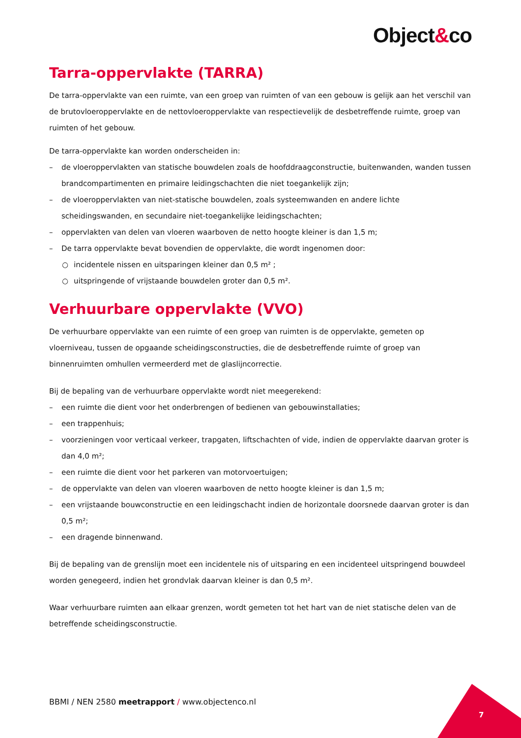Object&co
Tarra-oppervlakte (TARRA)
De tarra-oppervlakte van een ruimte, van een groep van ruimten of van een gebouw is gelijk aan het verschil van de brutovloeroppervlakte en de nettovloeroppervlakte van respectievelijk de desbetreffende ruimte, groep van ruimten of het gebouw.
De tarra-oppervlakte kan worden onderscheiden in:
– de vloeroppervlakten van statische bouwdelen zoals de hoofddraagconstructie, buitenwanden, wanden tussen brandcompartimenten en primaire leidingschachten die niet toegankelijk zijn;
– de vloeroppervlakten van niet-statische bouwdelen, zoals systeemwanden en andere lichte scheidingswanden, en secundaire niet-toegankelijke leidingschachten;
– oppervlakten van delen van vloeren waarboven de netto hoogte kleiner is dan 1,5 m;
– De tarra oppervlakte bevat bovendien de oppervlakte, die wordt ingenomen door:
○ incidentele nissen en uitsparingen kleiner dan 0,5 m² ;
○ uitspringende of vrijstaande bouwdelen groter dan 0,5 m².
Verhuurbare oppervlakte (VVO)
De verhuurbare oppervlakte van een ruimte of een groep van ruimten is de oppervlakte, gemeten op vloerniveau, tussen de opgaande scheidingsconstructies, die de desbetreffende ruimte of groep van binnenruimten omhullen vermeerderd met de glaslijncorrectie.
Bij de bepaling van de verhuurbare oppervlakte wordt niet meegerekend:
– een ruimte die dient voor het onderbrengen of bedienen van gebouwinstallaties;
– een trappenhuis;
– voorzieningen voor verticaal verkeer, trapgaten, liftschachten of vide, indien de oppervlakte daarvan groter is dan 4,0 m²;
– een ruimte die dient voor het parkeren van motorvoertuigen;
– de oppervlakte van delen van vloeren waarboven de netto hoogte kleiner is dan 1,5 m;
– een vrijstaande bouwconstructie en een leidingschacht indien de horizontale doorsnede daarvan groter is dan 0,5 m²;
– een dragende binnenwand.
Bij de bepaling van de grenslijn moet een incidentele nis of uitsparing en een incidenteel uitspringend bouwdeel worden genegeerd, indien het grondvlak daarvan kleiner is dan 0,5 m².
Waar verhuurbare ruimten aan elkaar grenzen, wordt gemeten tot het hart van de niet statische delen van de betreffende scheidingsconstructie.
BBMI / NEN 2580 meetrapport / www.objectenco.nl
7